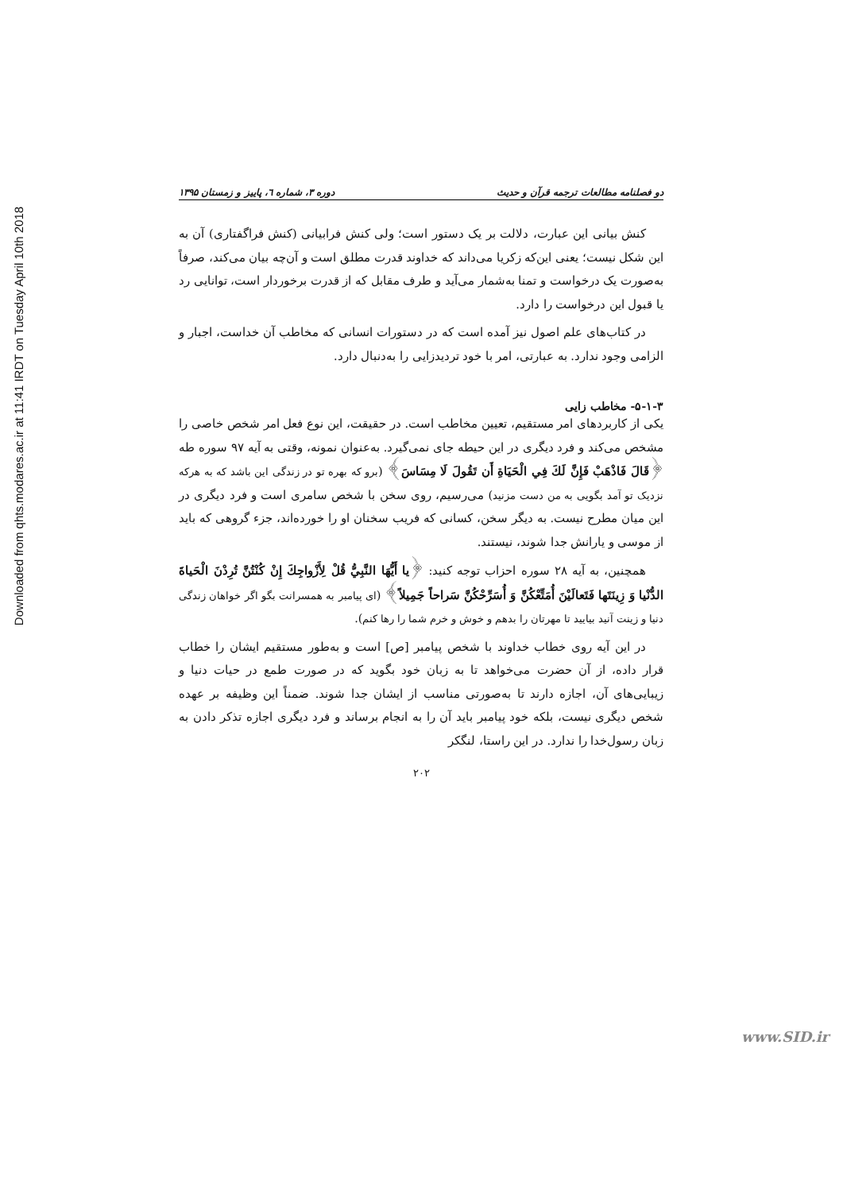Downloaded from qhts.modares.ac.ir at 11:41 IRDT on Tuesday April 10th 2018
دو فصلنامه مطالعات ترجمه قرآن و حدیث دوره ۳، شماره ٦، پاییز و زمستان ۱۳۹۵
کنش بیانی این عبارت، دلالت بر یک دستور است؛ ولی کنش فرابیانی (کنش فراگفتاری) آن به این شکل نیست؛ یعنی این‌که زکریا می‌داند که خداوند قدرت مطلق است و آن‌چه بیان می‌کند، صرفاً به‌صورت یک درخواست و تمنا به‌شمار می‌آید و طرف مقابل که از قدرت برخوردار است، توانایی رد یا قبول این درخواست را دارد.
در کتاب‌های علم اصول نیز آمده است که در دستورات انسانی که مخاطب آن خداست، اجبار و الزامی وجود ندارد. به عبارتی، امر با خود تردیدزایی را به‌دنبال دارد.
۵-۱-۳- مخاطب زایی
یکی از کاربردهای امر مستقیم، تعیین مخاطب است. در حقیقت، این نوع فعل امر شخص خاصی را مشخص می‌کند و فرد دیگری در این حیطه جای نمی‌گیرد. به‌عنوان نمونه، وقتی به آیه ۹۷ سوره طه ﴿قَالَ فَاذْهَبْ فَإِنَّ لَكَ فِي الْحَيَاةِ أَن تَقُولَ لَا مِسَاسَ﴾ (برو که بهره تو در زندگی این باشد که به هرکه نزدیک تو آمد بگویی به من دست مزنید) می‌رسیم، روی سخن با شخص سامری است و فرد دیگری در این میان مطرح نیست. به دیگر سخن، کسانی که فریب سخنان او را خورده‌اند، جزء گروهی که باید از موسی و یارانش جدا شوند، نیستند.
همچنین، به آیه ۲۸ سوره احزاب توجه کنید: ﴿يا أَيُّهَا النَّبِيُّ قُلْ لِأَزْواجِكَ إِنْ كُنْتُنَّ تُرِدْنَ الْحَياةَ الدُّنْيا وَ زِينَتَها فَتَعالَيْنَ أُمَتِّعْكُنَّ وَ أُسَرِّحْكُنَّ سَراحاً جَمِيلاً﴾ (ای پیامبر به همسرانت بگو اگر خواهان زندگی دنیا و زینت آنید بیایید تا مهرتان را بدهم و خوش و خرم شما را رها کنم).
در این آیه روی خطاب خداوند با شخص پیامبر [ص] است و به‌طور مستقیم ایشان را خطاب قرار داده، از آن حضرت می‌خواهد تا به زبان خود بگوید که در صورت طمع در حیات دنیا و زیبایی‌های آن، اجازه دارند تا به‌صورتی مناسب از ایشان جدا شوند. ضمناً این وظیفه بر عهده شخص دیگری نیست، بلکه خود پیامبر باید آن را به انجام برساند و فرد دیگری اجازه تذکر دادن به زبان رسول‌خدا را ندارد. در این راستا، لنگکر
۲۰۲
www.SID.ir